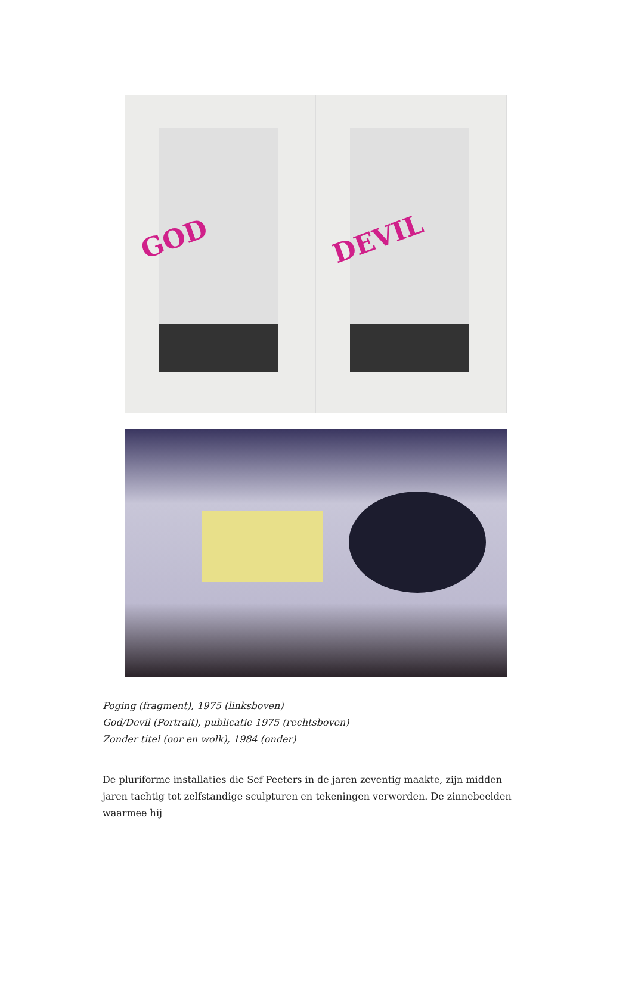GOD
DEVIL
Poging (fragment), 1975 (linksboven)
God/Devil (Portrait), publicatie 1975 (rechtsboven)
Zonder titel (oor en wolk), 1984 (onder)
De pluriforme installaties die Sef Peeters in de jaren zeventig maakte, zijn midden jaren tachtig tot zelfstandige sculpturen en tekeningen verworden. De zinnebeelden waarmee hij